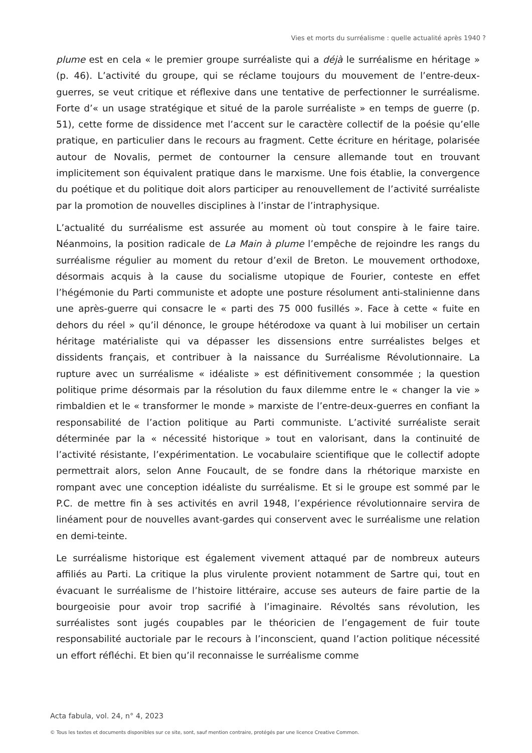Vies et morts du surréalisme : quelle actualité après 1940 ?
plume est en cela « le premier groupe surréaliste qui a déjà le surréalisme en héritage » (p. 46). L’activité du groupe, qui se réclame toujours du mouvement de l’entre-deux-guerres, se veut critique et réflexive dans une tentative de perfectionner le surréalisme. Forte d’« un usage stratégique et situé de la parole surréaliste » en temps de guerre (p. 51), cette forme de dissidence met l’accent sur le caractère collectif de la poésie qu’elle pratique, en particulier dans le recours au fragment. Cette écriture en héritage, polarisée autour de Novalis, permet de contourner la censure allemande tout en trouvant implicitement son équivalent pratique dans le marxisme. Une fois établie, la convergence du poétique et du politique doit alors participer au renouvellement de l’activité surréaliste par la promotion de nouvelles disciplines à l’instar de l’intraphysique.
L’actualité du surréalisme est assurée au moment où tout conspire à le faire taire. Néanmoins, la position radicale de La Main à plume l’empêche de rejoindre les rangs du surréalisme régulier au moment du retour d’exil de Breton. Le mouvement orthodoxe, désormais acquis à la cause du socialisme utopique de Fourier, conteste en effet l’hégémonie du Parti communiste et adopte une posture résolument anti-stalinienne dans une après-guerre qui consacre le « parti des 75 000 fusillés ». Face à cette « fuite en dehors du réel » qu’il dénonce, le groupe hétérodoxe va quant à lui mobiliser un certain héritage matérialiste qui va dépasser les dissensions entre surréalistes belges et dissidents français, et contribuer à la naissance du Surréalisme Révolutionnaire. La rupture avec un surréalisme « idéaliste » est définitivement consommée ; la question politique prime désormais par la résolution du faux dilemme entre le « changer la vie » rimbaldien et le « transformer le monde » marxiste de l’entre-deux-guerres en confiant la responsabilité de l’action politique au Parti communiste. L’activité surréaliste serait déterminée par la « nécessité historique » tout en valorisant, dans la continuité de l’activité résistante, l’expérimentation. Le vocabulaire scientifique que le collectif adopte permettrait alors, selon Anne Foucault, de se fondre dans la rhétorique marxiste en rompant avec une conception idéaliste du surréalisme. Et si le groupe est sommé par le P.C. de mettre fin à ses activités en avril 1948, l’expérience révolutionnaire servira de linéament pour de nouvelles avant-gardes qui conservent avec le surréalisme une relation en demi-teinte.
Le surréalisme historique est également vivement attaqué par de nombreux auteurs affiliés au Parti. La critique la plus virulente provient notamment de Sartre qui, tout en évacuant le surréalisme de l’histoire littéraire, accuse ses auteurs de faire partie de la bourgeoisie pour avoir trop sacrifié à l’imaginaire. Révoltés sans révolution, les surréalistes sont jugés coupables par le théoricien de l’engagement de fuir toute responsabilité auctoriale par le recours à l’inconscient, quand l’action politique nécessité un effort réfléchi. Et bien qu’il reconnaisse le surréalisme comme
Acta fabula, vol. 24, n° 4, 2023
© Tous les textes et documents disponibles sur ce site, sont, sauf mention contraire, protégés par une licence Creative Common.